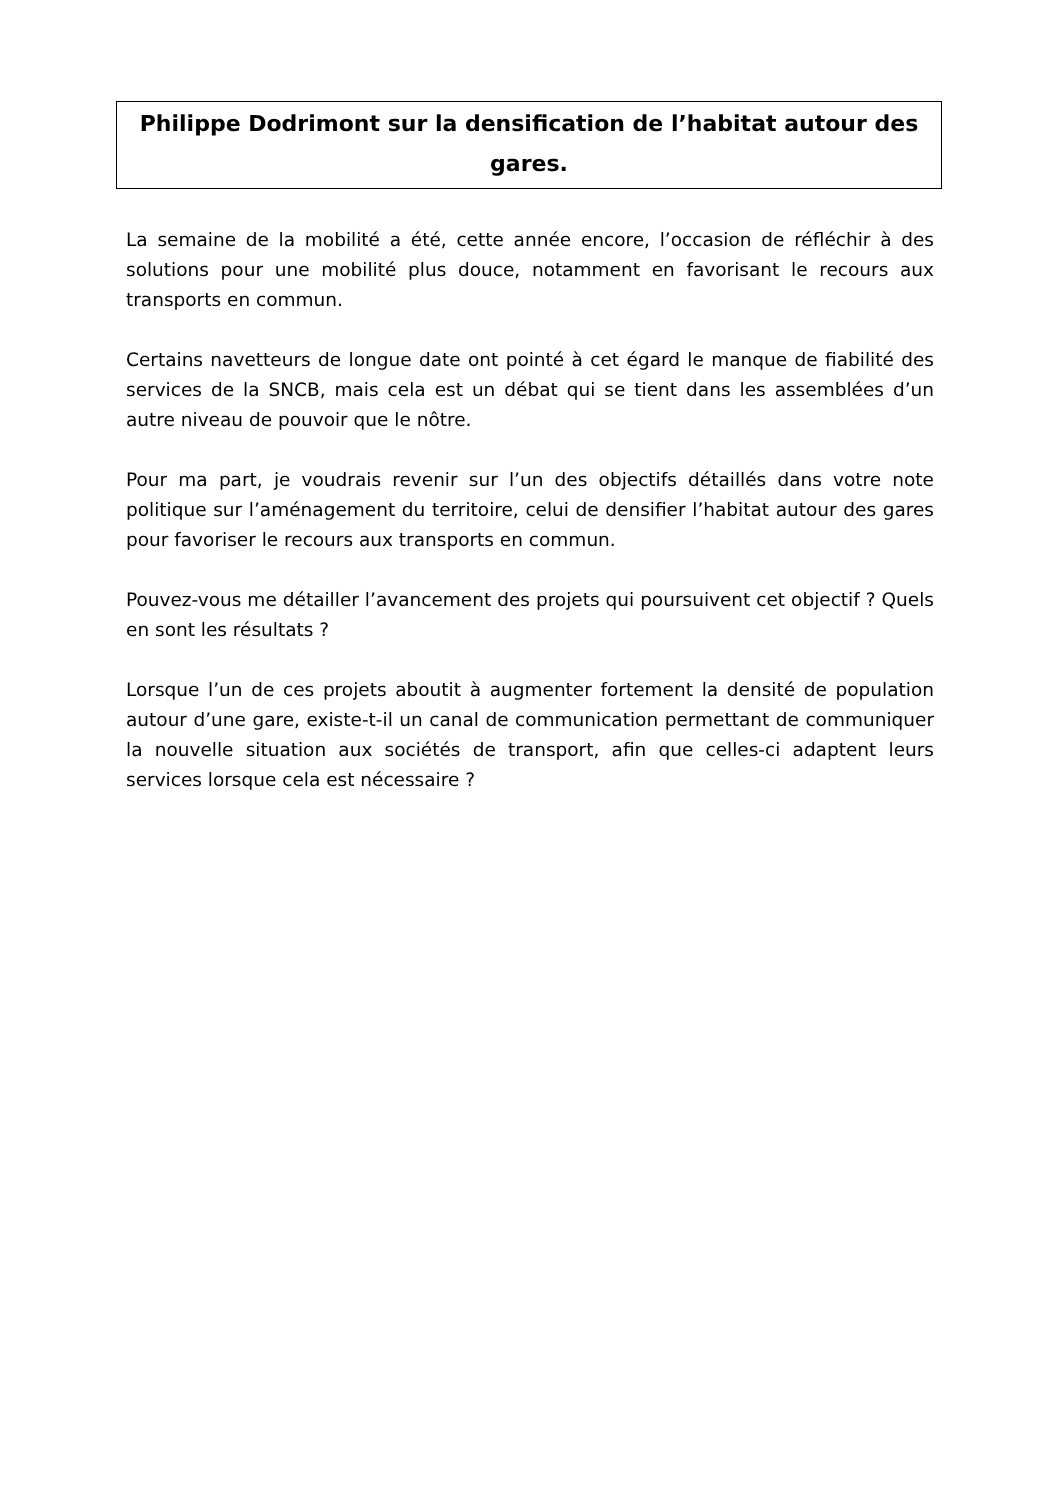Philippe Dodrimont sur la densification de l’habitat autour des gares.
La semaine de la mobilité a été, cette année encore, l’occasion de réfléchir à des solutions pour une mobilité plus douce, notamment en favorisant le recours aux transports en commun.
Certains navetteurs de longue date ont pointé à cet égard le manque de fiabilité des services de la SNCB, mais cela est un débat qui se tient dans les assemblées d’un autre niveau de pouvoir que le nôtre.
Pour ma part, je voudrais revenir sur l’un des objectifs détaillés dans votre note politique sur l’aménagement du territoire, celui de densifier l’habitat autour des gares pour favoriser le recours aux transports en commun.
Pouvez-vous me détailler l’avancement des projets qui poursuivent cet objectif ? Quels en sont les résultats ?
Lorsque l’un de ces projets aboutit à augmenter fortement la densité de population autour d’une gare, existe-t-il un canal de communication permettant de communiquer la nouvelle situation aux sociétés de transport, afin que celles-ci adaptent leurs services lorsque cela est nécessaire ?